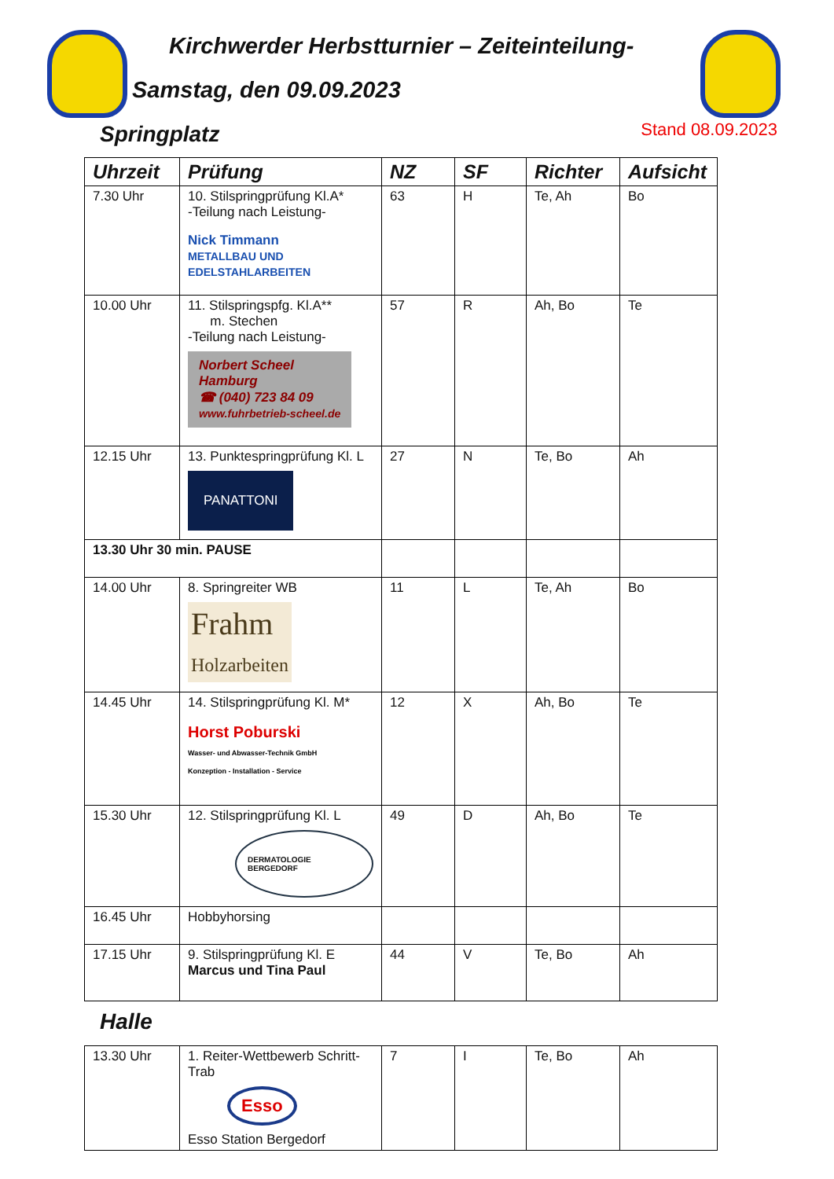Kirchwerder Herbstturnier – Zeiteinteilung-
Samstag, den 09.09.2023
Springplatz Stand 08.09.2023
| Uhrzeit | Prüfung | NZ | SF | Richter | Aufsicht |
| --- | --- | --- | --- | --- | --- |
| 7.30 Uhr | 10. Stilspringprüfung Kl.A* -Teilung nach Leistung- Nick Timmann METALLBAU UND EDELSTAHLARBEITEN | 63 | H | Te, Ah | Bo |
| 10.00 Uhr | 11. Stilspringspfg. Kl.A** m. Stechen -Teilung nach Leistung- Norbert Scheel Hamburg ☎ (040) 723 84 09 www.fuhrbetrieb-scheel.de | 57 | R | Ah, Bo | Te |
| 12.15 Uhr | 13. Punktespringprüfung Kl. L PANATTONI | 27 | N | Te, Bo | Ah |
| 13.30 Uhr 30 min. PAUSE | | | | | |
| 14.00 Uhr | 8. Springreiter WB Frahm Holzarbeiten | 11 | L | Te, Ah | Bo |
| 14.45 Uhr | 14. Stilspringprüfung Kl. M* Horst Poburski Wasser- und Abwasser-Technik GmbH Konzeption - Installation - Service | 12 | X | Ah, Bo | Te |
| 15.30 Uhr | 12. Stilspringprüfung Kl. L DERMATOLOGIE BERGEDORF | 49 | D | Ah, Bo | Te |
| 16.45 Uhr | Hobbyhorsing | | | | |
| 17.15 Uhr | 9. Stilspringprüfung Kl. E Marcus und Tina Paul | 44 | V | Te, Bo | Ah |
Halle
| 13.30 Uhr | 1. Reiter-Wettbewerb Schritt-Trab Esso Esso Station Bergedorf | 7 | I | Te, Bo | Ah |